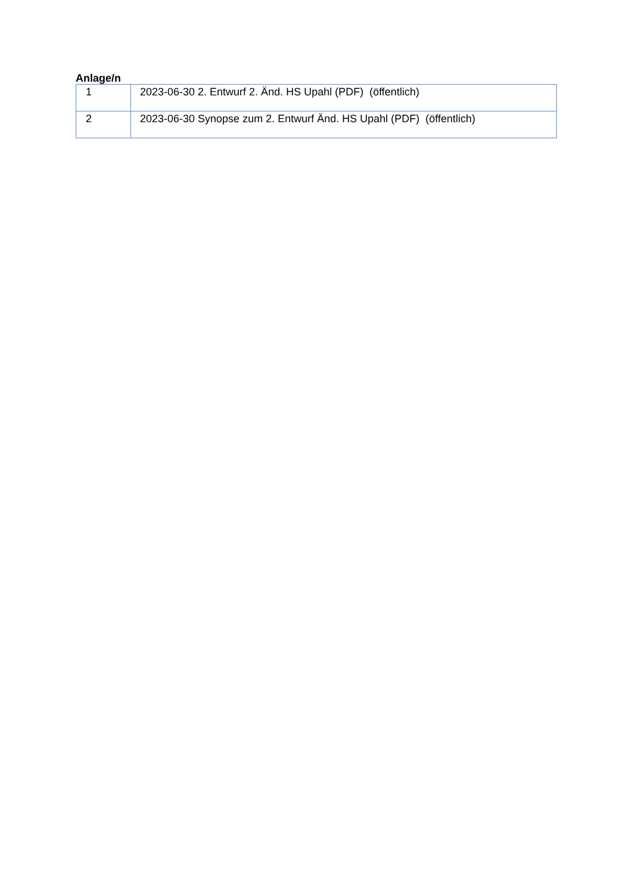Anlage/n
| 1 | 2023-06-30 2. Entwurf 2. Änd. HS Upahl (PDF) (öffentlich) |
| 2 | 2023-06-30 Synopse zum 2. Entwurf Änd. HS Upahl (PDF) (öffentlich) |